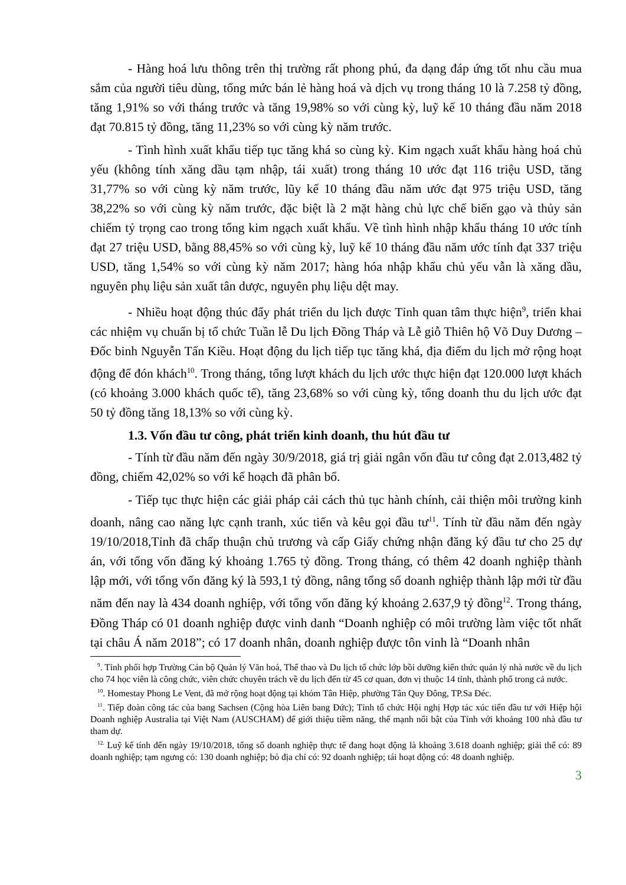- Hàng hoá lưu thông trên thị trường rất phong phú, đa dạng đáp ứng tốt nhu cầu mua sắm của người tiêu dùng, tổng mức bán lẻ hàng hoá và dịch vụ trong tháng 10 là 7.258 tỷ đồng, tăng 1,91% so với tháng trước và tăng 19,98% so với cùng kỳ, luỹ kế 10 tháng đầu năm 2018 đạt 70.815 tỷ đồng, tăng 11,23% so với cùng kỳ năm trước.
- Tình hình xuất khẩu tiếp tục tăng khá so cùng kỳ. Kim ngạch xuất khẩu hàng hoá chủ yếu (không tính xăng dầu tạm nhập, tái xuất) trong tháng 10 ước đạt 116 triệu USD, tăng 31,77% so với cùng kỳ năm trước, lũy kế 10 tháng đầu năm ước đạt 975 triệu USD, tăng 38,22% so với cùng kỳ năm trước, đặc biệt là 2 mặt hàng chủ lực chế biến gạo và thủy sản chiếm tỷ trọng cao trong tổng kim ngạch xuất khẩu. Về tình hình nhập khẩu tháng 10 ước tính đạt 27 triệu USD, bằng 88,45% so với cùng kỳ, luỹ kế 10 tháng đầu năm ước tính đạt 337 triệu USD, tăng 1,54% so với cùng kỳ năm 2017; hàng hóa nhập khẩu chủ yếu vẫn là xăng dầu, nguyên phụ liệu sản xuất tân dược, nguyên phụ liệu dệt may.
- Nhiều hoạt động thúc đẩy phát triển du lịch được Tỉnh quan tâm thực hiện<sup>9</sup>, triển khai các nhiệm vụ chuẩn bị tổ chức Tuần lễ Du lịch Đồng Tháp và Lễ giỗ Thiên hộ Võ Duy Dương – Đốc binh Nguyễn Tấn Kiều. Hoạt động du lịch tiếp tục tăng khá, địa điểm du lịch mở rộng hoạt động để đón khách<sup>10</sup>. Trong tháng, tổng lượt khách du lịch ước thực hiện đạt 120.000 lượt khách (có khoảng 3.000 khách quốc tế), tăng 23,68% so với cùng kỳ, tổng doanh thu du lịch ước đạt 50 tỷ đồng tăng 18,13% so với cùng kỳ.
1.3. Vốn đầu tư công, phát triển kinh doanh, thu hút đầu tư
- Tính từ đầu năm đến ngày 30/9/2018, giá trị giải ngân vốn đầu tư công đạt 2.013,482 tỷ đồng, chiếm 42,02% so với kế hoạch đã phân bổ.
- Tiếp tục thực hiện các giải pháp cải cách thủ tục hành chính, cải thiện môi trường kinh doanh, nâng cao năng lực cạnh tranh, xúc tiến và kêu gọi đầu tư<sup>11</sup>. Tính từ đầu năm đến ngày 19/10/2018,Tỉnh đã chấp thuận chủ trương và cấp Giấy chứng nhận đăng ký đầu tư cho 25 dự án, với tổng vốn đăng ký khoảng 1.765 tỷ đồng. Trong tháng, có thêm 42 doanh nghiệp thành lập mới, với tổng vốn đăng ký là 593,1 tỷ đồng, nâng tổng số doanh nghiệp thành lập mới từ đầu năm đến nay là 434 doanh nghiệp, với tổng vốn đăng ký khoảng 2.637,9 tỷ đồng<sup>12</sup>. Trong tháng, Đồng Tháp có 01 doanh nghiệp được vinh danh “Doanh nghiệp có môi trường làm việc tốt nhất tại châu Á năm 2018”; có 17 doanh nhân, doanh nghiệp được tôn vinh là “Doanh nhân
<sup>9</sup>. Tỉnh phối hợp Trường Cán bộ Quản lý Văn hoá, Thể thao và Du lịch tổ chức lớp bồi dưỡng kiến thức quản lý nhà nước về du lịch cho 74 học viên là công chức, viên chức chuyên trách về du lịch đến từ 45 cơ quan, đơn vị thuộc 14 tỉnh, thành phố trong cả nước.
<sup>10</sup>. Homestay Phong Le Vent, đã mở rộng hoạt động tại khóm Tân Hiệp, phường Tân Quy Đông, TP.Sa Đéc.
<sup>11</sup>. Tiếp đoàn công tác của bang Sachsen (Cộng hòa Liên bang Đức); Tỉnh tổ chức Hội nghị Hợp tác xúc tiến đầu tư với Hiệp hội Doanh nghiệp Australia tại Việt Nam (AUSCHAM) để giới thiệu tiềm năng, thế mạnh nổi bật của Tỉnh với khoảng 100 nhà đầu tư tham dự.
<sup>12.</sup> Luỹ kế tính đến ngày 19/10/2018, tổng số doanh nghiệp thực tế đang hoạt động là khoảng 3.618 doanh nghiệp; giải thể có: 89 doanh nghiệp; tạm ngưng có: 130 doanh nghiệp; bỏ địa chỉ có: 92 doanh nghiệp; tái hoạt động có: 48 doanh nghiệp.
3